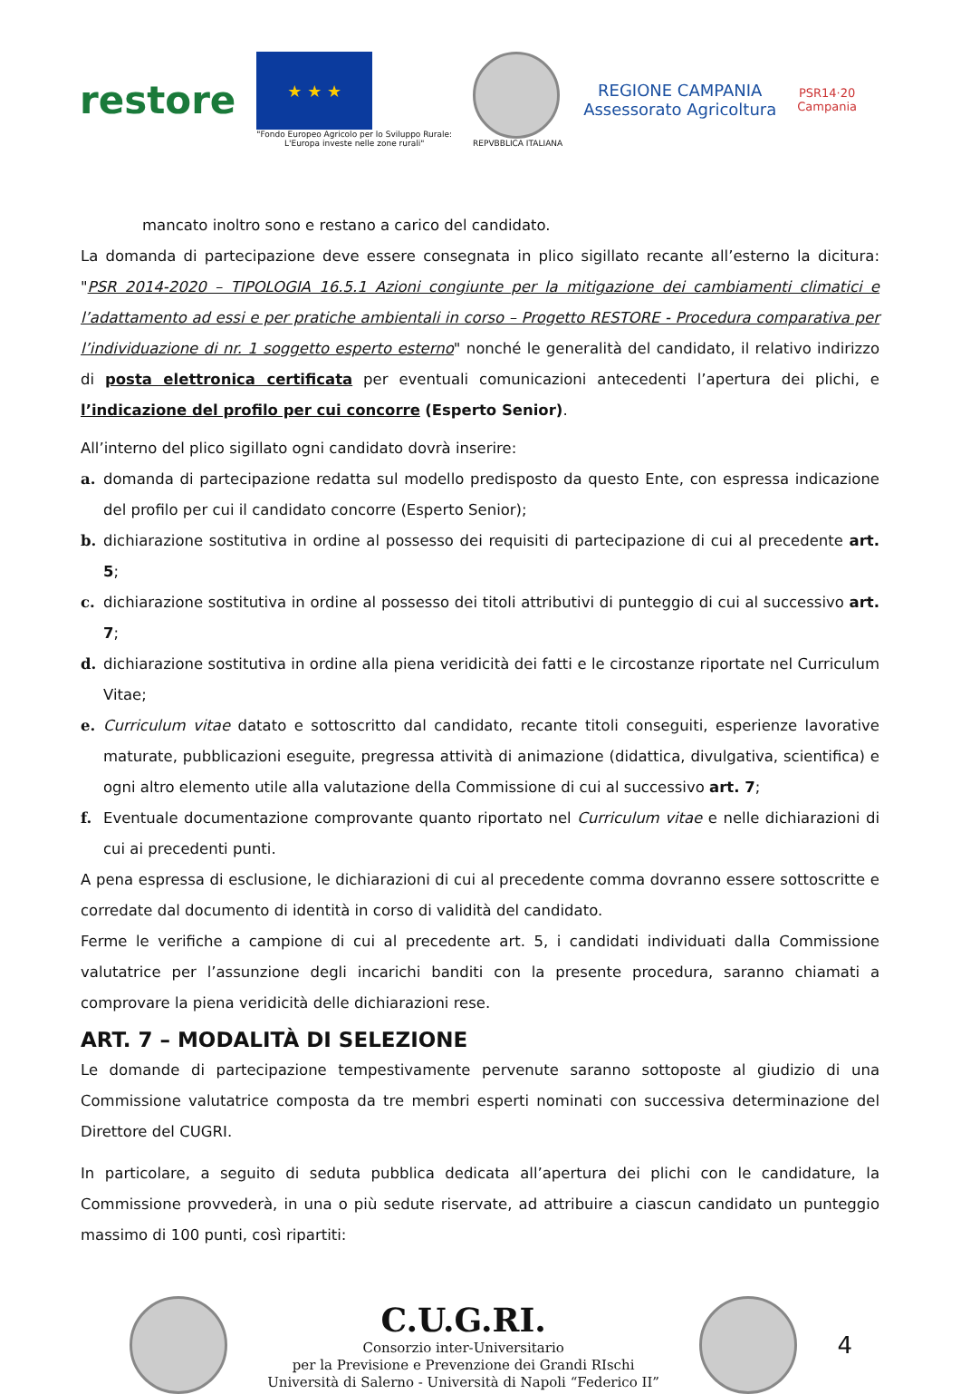restore
★ ★ ★
"Fondo Europeo Agricolo per lo Sviluppo Rurale:
L'Europa investe nelle zone rurali"
REPVBBLICA ITALIANA
REGIONE CAMPANIA
Assessorato Agricoltura
PSR14·20
Campania
mancato inoltro sono e restano a carico del candidato.
La domanda di partecipazione deve essere consegnata in plico sigillato recante all’esterno la dicitura: "PSR 2014-2020 – TIPOLOGIA 16.5.1 Azioni congiunte per la mitigazione dei cambiamenti climatici e l’adattamento ad essi e per pratiche ambientali in corso – Progetto RESTORE - Procedura comparativa per l’individuazione di nr. 1 soggetto esperto esterno" nonché le generalità del candidato, il relativo indirizzo di posta elettronica certificata per eventuali comunicazioni antecedenti l’apertura dei plichi, e l’indicazione del profilo per cui concorre (Esperto Senior).
All’interno del plico sigillato ogni candidato dovrà inserire:
a. domanda di partecipazione redatta sul modello predisposto da questo Ente, con espressa indicazione del profilo per cui il candidato concorre (Esperto Senior);
b. dichiarazione sostitutiva in ordine al possesso dei requisiti di partecipazione di cui al precedente art. 5;
c. dichiarazione sostitutiva in ordine al possesso dei titoli attributivi di punteggio di cui al successivo art. 7;
d. dichiarazione sostitutiva in ordine alla piena veridicità dei fatti e le circostanze riportate nel Curriculum Vitae;
e. Curriculum vitae datato e sottoscritto dal candidato, recante titoli conseguiti, esperienze lavorative maturate, pubblicazioni eseguite, pregressa attività di animazione (didattica, divulgativa, scientifica) e ogni altro elemento utile alla valutazione della Commissione di cui al successivo art. 7;
f. Eventuale documentazione comprovante quanto riportato nel Curriculum vitae e nelle dichiarazioni di cui ai precedenti punti.
A pena espressa di esclusione, le dichiarazioni di cui al precedente comma dovranno essere sottoscritte e corredate dal documento di identità in corso di validità del candidato.
Ferme le verifiche a campione di cui al precedente art. 5, i candidati individuati dalla Commissione valutatrice per l’assunzione degli incarichi banditi con la presente procedura, saranno chiamati a comprovare la piena veridicità delle dichiarazioni rese.
ART. 7 – MODALITÀ DI SELEZIONE
Le domande di partecipazione tempestivamente pervenute saranno sottoposte al giudizio di una Commissione valutatrice composta da tre membri esperti nominati con successiva determinazione del Direttore del CUGRI.
In particolare, a seguito di seduta pubblica dedicata all’apertura dei plichi con le candidature, la Commissione provvederà, in una o più sedute riservate, ad attribuire a ciascun candidato un punteggio massimo di 100 punti, così ripartiti:
C.U.G.RI.
Consorzio inter-Universitario
per la Previsione e Prevenzione dei Grandi RIschi
Università di Salerno - Università di Napoli “Federico II”
4